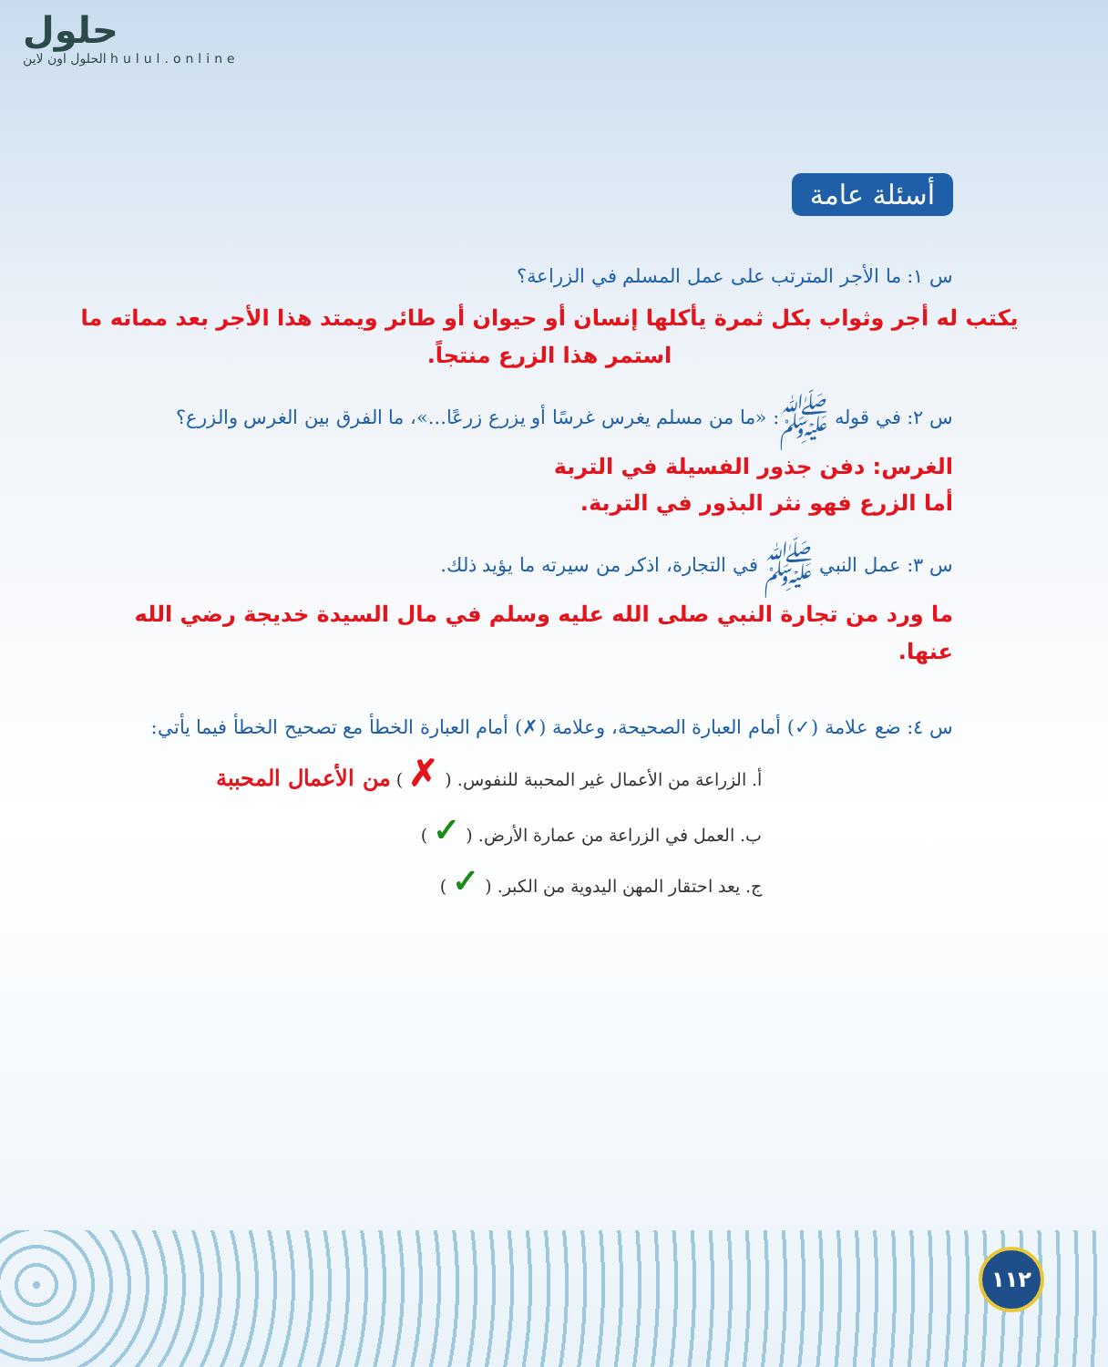حلول
الحلول اون لاين hulul.online
أسئلة عامة
س ١: ما الأجر المترتب على عمل المسلم في الزراعة؟
يكتب له أجر وثواب بكل ثمرة يأكلها إنسان أو حيوان أو طائر ويمتد هذا الأجر بعد مماته ما استمر هذا الزرع منتجاً.
س ٢: في قوله ﷺ: «ما من مسلم يغرس غرسًا أو يزرع زرعًا...»، ما الفرق بين الغرس والزرع؟
الغرس: دفن جذور الفسيلة في التربة
أما الزرع فهو نثر البذور في التربة.
س ٣: عمل النبي ﷺ في التجارة، اذكر من سيرته ما يؤيد ذلك.
ما ورد من تجارة النبي صلى الله عليه وسلم في مال السيدة خديجة رضي الله عنها.
س ٤: ضع علامة (✓) أمام العبارة الصحيحة، وعلامة (✗) أمام العبارة الخطأ مع تصحيح الخطأ فيما يأتي:
أ. الزراعة من الأعمال غير المحببة للنفوس. ( ✗ ) من الأعمال المحببة
ب. العمل في الزراعة من عمارة الأرض. ( ✓ )
ج. يعد احتقار المهن اليدوية من الكبر. ( ✓ )
١١٢